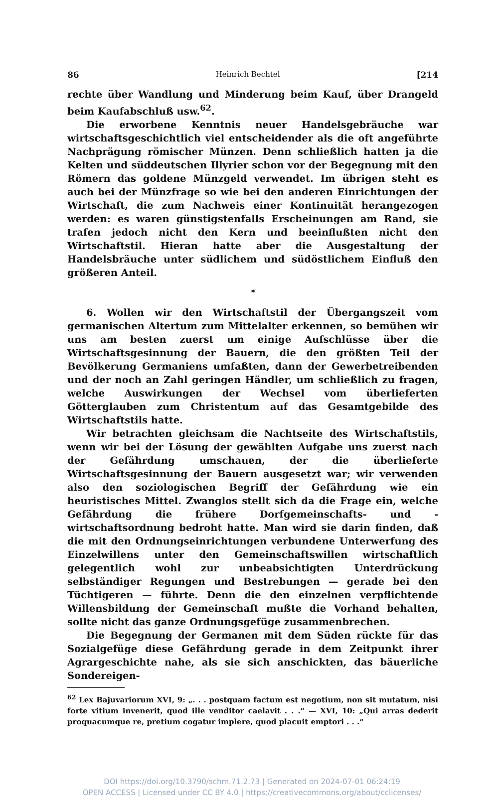86 Heinrich Bechtel [214
rechte über Wandlung und Minderung beim Kauf, über Drangeld beim Kaufabschluß usw.<sup>62</sup>.
Die erworbene Kenntnis neuer Handelsgebräuche war wirtschaftsgeschichtlich viel entscheidender als die oft angeführte Nachprägung römischer Münzen. Denn schließlich hatten ja die Kelten und süddeutschen Illyrier schon vor der Begegnung mit den Römern das goldene Münzgeld verwendet. Im übrigen steht es auch bei der Münzfrage so wie bei den anderen Einrichtungen der Wirtschaft, die zum Nachweis einer Kontinuität herangezogen werden: es waren günstigstenfalls Erscheinungen am Rand, sie trafen jedoch nicht den Kern und beeinflußten nicht den Wirtschaftstil. Hieran hatte aber die Ausgestaltung der Handelsbräuche unter südlichem und südöstlichem Einfluß den größeren Anteil.
✶
6. Wollen wir den Wirtschaftstil der Übergangszeit vom germanischen Altertum zum Mittelalter erkennen, so bemühen wir uns am besten zuerst um einige Aufschlüsse über die Wirtschaftsgesinnung der Bauern, die den größten Teil der Bevölkerung Germaniens umfaßten, dann der Gewerbetreibenden und der noch an Zahl geringen Händler, um schließlich zu fragen, welche Auswirkungen der Wechsel vom überlieferten Götterglauben zum Christentum auf das Gesamtgebilde des Wirtschaftstils hatte.
Wir betrachten gleichsam die Nachtseite des Wirtschaftstils, wenn wir bei der Lösung der gewählten Aufgabe uns zuerst nach der Gefährdung umschauen, der die überlieferte Wirtschaftsgesinnung der Bauern ausgesetzt war; wir verwenden also den soziologischen Begriff der Gefährdung wie ein heuristisches Mittel. Zwanglos stellt sich da die Frage ein, welche Gefährdung die frühere Dorfgemeinschafts- und -wirtschaftsordnung bedroht hatte. Man wird sie darin finden, daß die mit den Ordnungseinrichtungen verbundene Unterwerfung des Einzelwillens unter den Gemeinschaftswillen wirtschaftlich gelegentlich wohl zur unbeabsichtigten Unterdrückung selbständiger Regungen und Bestrebungen — gerade bei den Tüchtigeren — führte. Denn die den einzelnen verpflichtende Willensbildung der Gemeinschaft mußte die Vorhand behalten, sollte nicht das ganze Ordnungsgefüge zusammenbrechen.
Die Begegnung der Germanen mit dem Süden rückte für das Sozialgefüge diese Gefährdung gerade in dem Zeitpunkt ihrer Agrargeschichte nahe, als sie sich anschickten, das bäuerliche Sondereigen-
<sup>62</sup> Lex Bajuvariorum XVI, 9: „. . . postquam factum est negotium, non sit mutatum, nisi forte vitium invenerit, quod ille venditor caelavit . . .“ — XVI, 10: „Qui arras dederit proquacumque re, pretium cogatur implere, quod placuit emptori . . .“
DOI https://doi.org/10.3790/schm.71.2.73 | Generated on 2024-07-01 06:24:19
OPEN ACCESS | Licensed under CC BY 4.0 | https://creativecommons.org/about/cclicenses/